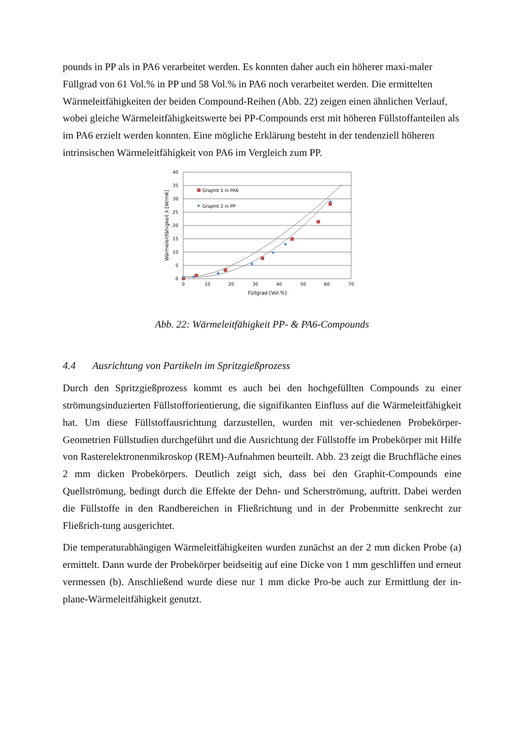pounds in PP als in PA6 verarbeitet werden. Es konnten daher auch ein höherer maxi-maler Füllgrad von 61 Vol.% in PP und 58 Vol.% in PA6 noch verarbeitet werden. Die ermittelten Wärmeleitfähigkeiten der beiden Compound-Reihen (Abb. 22) zeigen einen ähnlichen Verlauf, wobei gleiche Wärmeleitfähigkeitswerte bei PP-Compounds erst mit höheren Füllstoffanteilen als im PA6 erzielt werden konnten. Eine mögliche Erklärung besteht in der tendenziell höheren intrinsischen Wärmeleitfähigkeit von PA6 im Vergleich zum PP.
40
35
30
25
20
15
10
5
0
0
10
20
30
40
50
60
70
Füllgrad [Vol.%]
Wärmeleitfähigkeit λ [W/mK]
Graphit 1 in PA6
Graphit 2 in PP
Abb. 22: Wärmeleitfähigkeit PP- & PA6-Compounds
4.4 Ausrichtung von Partikeln im Spritzgießprozess
Durch den Spritzgießprozess kommt es auch bei den hochgefüllten Compounds zu einer strömungsinduzierten Füllstofforientierung, die signifikanten Einfluss auf die Wärmeleitfähigkeit hat. Um diese Füllstoffausrichtung darzustellen, wurden mit ver-schiedenen Probekörper-Geometrien Füllstudien durchgeführt und die Ausrichtung der Füllstoffe im Probekörper mit Hilfe von Rasterelektronenmikroskop (REM)-Aufnahmen beurteilt. Abb. 23 zeigt die Bruchfläche eines 2 mm dicken Probekörpers. Deutlich zeigt sich, dass bei den Graphit-Compounds eine Quellströmung, bedingt durch die Effekte der Dehn- und Scherströmung, auftritt. Dabei werden die Füllstoffe in den Randbereichen in Fließrichtung und in der Probenmitte senkrecht zur Fließrich-tung ausgerichtet.
Die temperaturabhängigen Wärmeleitfähigkeiten wurden zunächst an der 2 mm dicken Probe (a) ermittelt. Dann wurde der Probekörper beidseitig auf eine Dicke von 1 mm geschliffen und erneut vermessen (b). Anschließend wurde diese nur 1 mm dicke Pro-be auch zur Ermittlung der in-plane-Wärmeleitfähigkeit genutzt.